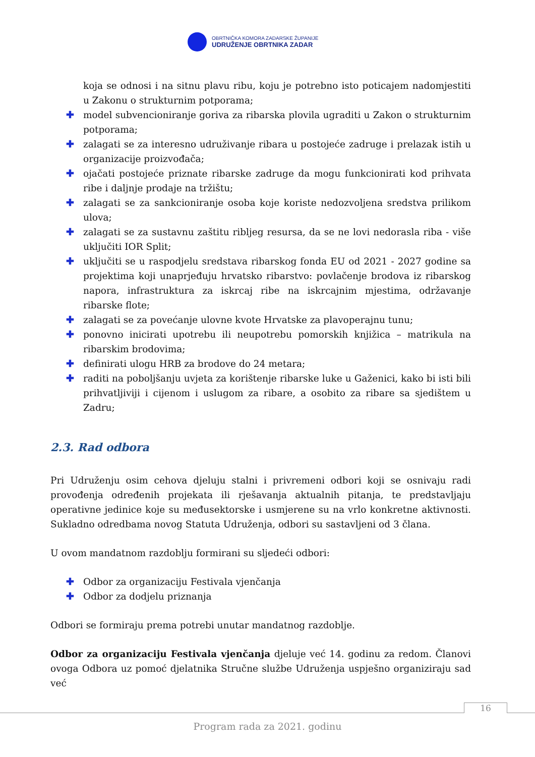OBRTNIČKA KOMORA ZADARSKE ŽUPANIJE
UDRUŽENJE OBRTNIKA ZADAR
koja se odnosi i na sitnu plavu ribu, koju je potrebno isto poticajem nadomjestiti u Zakonu o strukturnim potporama;
✚ model subvencioniranje goriva za ribarska plovila ugraditi u Zakon o strukturnim potporama;
✚ zalagati se za interesno udruživanje ribara u postojeće zadruge i prelazak istih u organizacije proizvođača;
✚ ojačati postojeće priznate ribarske zadruge da mogu funkcionirati kod prihvata ribe i daljnje prodaje na tržištu;
✚ zalagati se za sankcioniranje osoba koje koriste nedozvoljena sredstva prilikom ulova;
✚ zalagati se za sustavnu zaštitu ribljeg resursa, da se ne lovi nedorasla riba - više uključiti IOR Split;
✚ uključiti se u raspodjelu sredstava ribarskog fonda EU od 2021 - 2027 godine sa projektima koji unaprjeđuju hrvatsko ribarstvo: povlačenje brodova iz ribarskog napora, infrastruktura za iskrcaj ribe na iskrcajnim mjestima, održavanje ribarske flote;
✚ zalagati se za povećanje ulovne kvote Hrvatske za plavoperajnu tunu;
✚ ponovno inicirati upotrebu ili neupotrebu pomorskih knjižica – matrikula na ribarskim brodovima;
✚ definirati ulogu HRB za brodove do 24 metara;
✚ raditi na poboljšanju uvjeta za korištenje ribarske luke u Gaženici, kako bi isti bili prihvatljiviji i cijenom i uslugom za ribare, a osobito za ribare sa sjedištem u Zadru;
2.3. Rad odbora
Pri Udruženju osim cehova djeluju stalni i privremeni odbori koji se osnivaju radi provođenja određenih projekata ili rješavanja aktualnih pitanja, te predstavljaju operativne jedinice koje su međusektorske i usmjerene su na vrlo konkretne aktivnosti. Sukladno odredbama novog Statuta Udruženja, odbori su sastavljeni od 3 člana.
U ovom mandatnom razdoblju formirani su sljedeći odbori:
✚ Odbor za organizaciju Festivala vjenčanja
✚ Odbor za dodjelu priznanja
Odbori se formiraju prema potrebi unutar mandatnog razdoblje.
Odbor za organizaciju Festivala vjenčanja djeluje već 14. godinu za redom. Članovi ovoga Odbora uz pomoć djelatnika Stručne službe Udruženja uspješno organiziraju sad već
16
Program rada za 2021. godinu